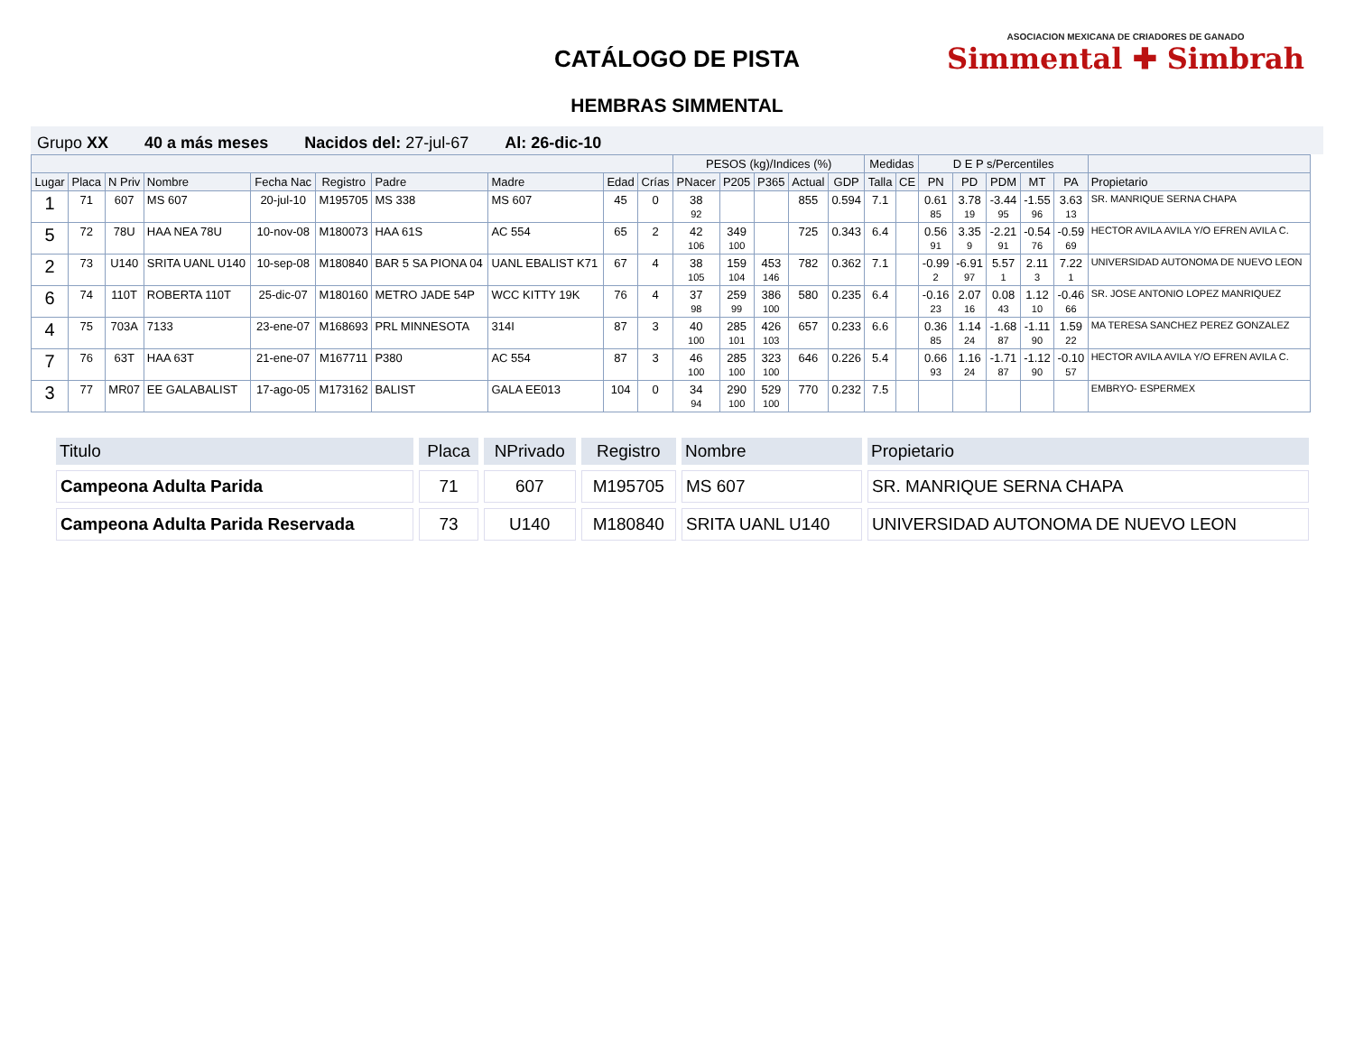CATÁLOGO DE PISTA
HEMBRAS SIMMENTAL
ASOCIACION MEXICANA DE CRIADORES DE GANADO
Simmental ✚ Simbrah
Grupo XX 40 a más meses Nacidos del: 27-jul-67 Al: 26-dic-10
| | | | | | | | | | | PESOS (kg)/Indices (%) | | | | | Medidas | | D E P s/Percentiles | | | | | |
| --- | --- | --- | --- | --- | --- | --- | --- | --- | --- | --- | --- | --- | --- | --- | --- | --- | --- | --- | --- | --- | --- | --- |
| Lugar | Placa | N Priv | Nombre | Fecha Nac | Registro | Padre | Madre | Edad | Crías | PNacer | P205 | P365 | Actual | GDP | Talla | CE | PN | PD | PDM | MT | PA | Propietario |
| 1 | 71 | 607 | MS 607 | 20-jul-10 | M195705 | MS 338 | MS 607 | 45 | 0 | 38 92 | | | 855 | 0.594 | 7.1 | | 0.61 85 | 3.78 19 | -3.44 95 | -1.55 96 | 3.63 13 | SR. MANRIQUE SERNA CHAPA |
| 5 | 72 | 78U | HAA NEA 78U | 10-nov-08 | M180073 | HAA 61S | AC 554 | 65 | 2 | 42 106 | 349 100 | | 725 | 0.343 | 6.4 | | 0.56 91 | 3.35 9 | -2.21 91 | -0.54 76 | -0.59 69 | HECTOR AVILA AVILA Y/O EFREN AVILA C. |
| 2 | 73 | U140 | SRITA UANL U140 | 10-sep-08 | M180840 | BAR 5 SA PIONA 04 | UANL EBALIST K71 | 67 | 4 | 38 105 | 159 104 | 453 146 | 782 | 0.362 | 7.1 | | -0.99 2 | -6.91 97 | 5.57 1 | 2.11 3 | 7.22 1 | UNIVERSIDAD AUTONOMA DE NUEVO LEON |
| 6 | 74 | 110T | ROBERTA 110T | 25-dic-07 | M180160 | METRO JADE 54P | WCC KITTY 19K | 76 | 4 | 37 98 | 259 99 | 386 100 | 580 | 0.235 | 6.4 | | -0.16 23 | 2.07 16 | 0.08 43 | 1.12 10 | -0.46 66 | SR. JOSE ANTONIO LOPEZ MANRIQUEZ |
| 4 | 75 | 703A | 7133 | 23-ene-07 | M168693 | PRL MINNESOTA | 314I | 87 | 3 | 40 100 | 285 101 | 426 103 | 657 | 0.233 | 6.6 | | 0.36 85 | 1.14 24 | -1.68 87 | -1.11 90 | 1.59 22 | MA TERESA SANCHEZ PEREZ GONZALEZ |
| 7 | 76 | 63T | HAA 63T | 21-ene-07 | M167711 | P380 | AC 554 | 87 | 3 | 46 100 | 285 100 | 323 100 | 646 | 0.226 | 5.4 | | 0.66 93 | 1.16 24 | -1.71 87 | -1.12 90 | -0.10 57 | HECTOR AVILA AVILA Y/O EFREN AVILA C. |
| 3 | 77 | MR07 | EE GALABALIST | 17-ago-05 | M173162 | BALIST | GALA EE013 | 104 | 0 | 34 94 | 290 100 | 529 100 | 770 | 0.232 | 7.5 | | | | | | | EMBRYO- ESPERMEX |
| Titulo | Placa | NPrivado | Registro | Nombre | Propietario |
| --- | --- | --- | --- | --- | --- |
| Campeona Adulta Parida | 71 | 607 | M195705 | MS 607 | SR. MANRIQUE SERNA CHAPA |
| Campeona Adulta Parida Reservada | 73 | U140 | M180840 | SRITA UANL U140 | UNIVERSIDAD AUTONOMA DE NUEVO LEON |